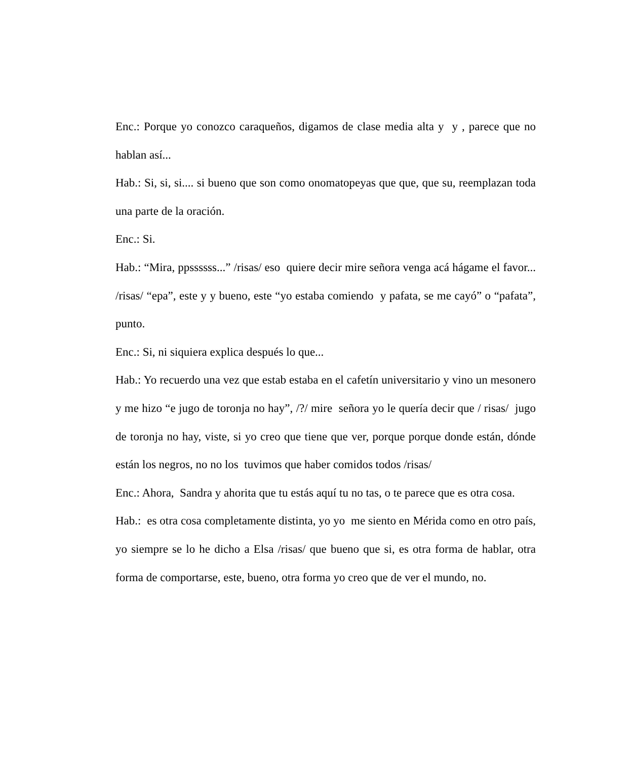Enc.: Porque yo conozco caraqueños, digamos de clase media alta y y , parece que no hablan así...
Hab.: Si, si, si.... si bueno que son como onomatopeyas que que, que su, reemplazan toda una parte de la oración.
Enc.: Si.
Hab.: “Mira, ppssssss...” /risas/ eso quiere decir mire señora venga acá hágame el favor... /risas/ “epa”, este y y bueno, este “yo estaba comiendo y pafata, se me cayó” o “pafata”, punto.
Enc.: Si, ni siquiera explica después lo que...
Hab.: Yo recuerdo una vez que estab estaba en el cafetín universitario y vino un mesonero y me hizo “e jugo de toronja no hay”, /?/ mire señora yo le quería decir que / risas/ jugo de toronja no hay, viste, si yo creo que tiene que ver, porque porque donde están, dónde están los negros, no no los tuvimos que haber comidos todos /risas/
Enc.: Ahora, Sandra y ahorita que tu estás aquí tu no tas, o te parece que es otra cosa.
Hab.: es otra cosa completamente distinta, yo yo me siento en Mérida como en otro país, yo siempre se lo he dicho a Elsa /risas/ que bueno que si, es otra forma de hablar, otra forma de comportarse, este, bueno, otra forma yo creo que de ver el mundo, no.